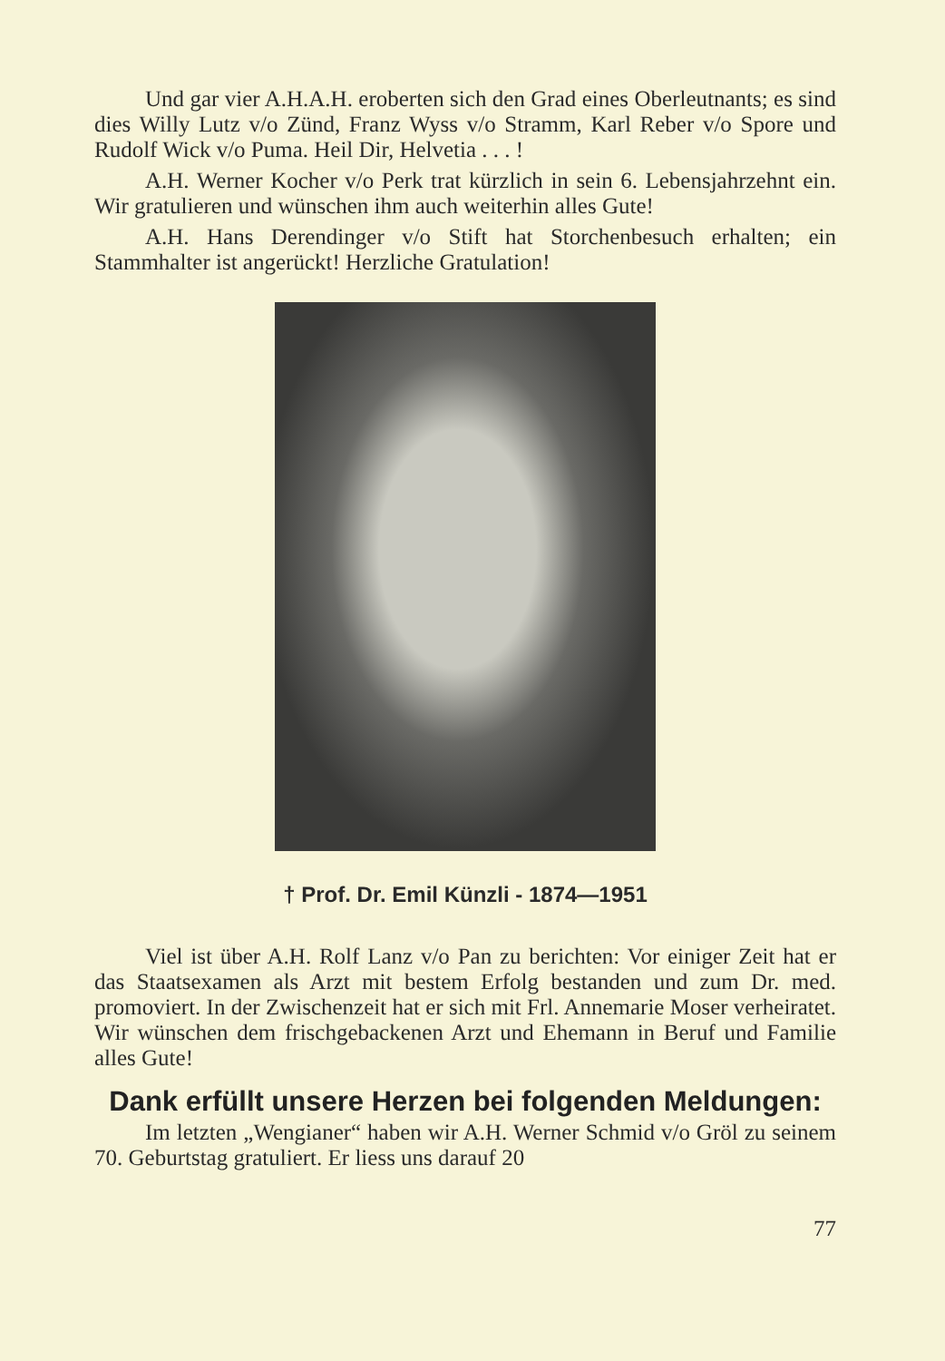Und gar vier A.H.A.H. eroberten sich den Grad eines Oberleutnants; es sind dies Willy Lutz v/o Zünd, Franz Wyss v/o Stramm, Karl Reber v/o Spore und Rudolf Wick v/o Puma. Heil Dir, Helvetia . . . !
A.H. Werner Kocher v/o Perk trat kürzlich in sein 6. Lebensjahrzehnt ein. Wir gratulieren und wünschen ihm auch weiterhin alles Gute!
A.H. Hans Derendinger v/o Stift hat Storchenbesuch erhalten; ein Stammhalter ist angerückt! Herzliche Gratulation!
† Prof. Dr. Emil Künzli - 1874—1951
Viel ist über A.H. Rolf Lanz v/o Pan zu berichten: Vor einiger Zeit hat er das Staatsexamen als Arzt mit bestem Erfolg bestanden und zum Dr. med. promoviert. In der Zwischenzeit hat er sich mit Frl. Annemarie Moser verheiratet. Wir wünschen dem frischgebackenen Arzt und Ehemann in Beruf und Familie alles Gute!
Dank erfüllt unsere Herzen bei folgenden Meldungen:
Im letzten „Wengianer“ haben wir A.H. Werner Schmid v/o Gröl zu seinem 70. Geburtstag gratuliert. Er liess uns darauf 20
77